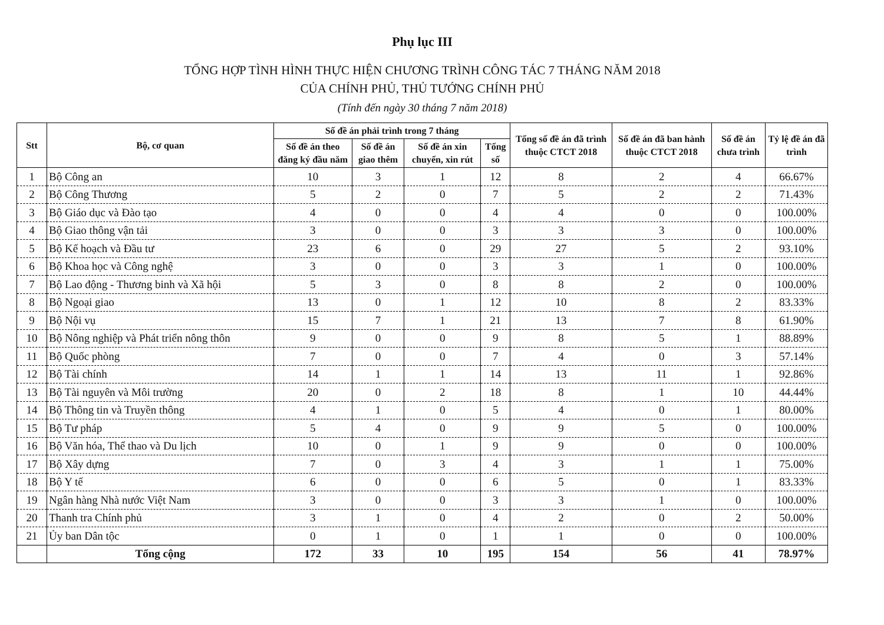Phụ lục III
TỔNG HỢP TÌNH HÌNH THỰC HIỆN CHƯƠNG TRÌNH CÔNG TÁC 7 THÁNG NĂM 2018
CỦA CHÍNH PHỦ, THỦ TƯỚNG CHÍNH PHỦ
(Tính đến ngày 30 tháng 7 năm 2018)
| Stt | Bộ, cơ quan | Số đề án phải trình trong 7 tháng | | | | Tổng số đề án đã trình thuộc CTCT 2018 | Số đề án đã ban hành thuộc CTCT 2018 | Số đề án chưa trình | Tỷ lệ đề án đã trình |
| --- | --- | --- | --- | --- | --- | --- | --- | --- | --- |
| | | Số đề án theo đăng ký đầu năm | Số đề án giao thêm | Số đề án xin chuyển, xin rút | Tổng số | | | | |
| 1 | Bộ Công an | 10 | 3 | 1 | 12 | 8 | 2 | 4 | 66.67% |
| 2 | Bộ Công Thương | 5 | 2 | 0 | 7 | 5 | 2 | 2 | 71.43% |
| 3 | Bộ Giáo dục và Đào tạo | 4 | 0 | 0 | 4 | 4 | 0 | 0 | 100.00% |
| 4 | Bộ Giao thông vận tải | 3 | 0 | 0 | 3 | 3 | 3 | 0 | 100.00% |
| 5 | Bộ Kế hoạch và Đầu tư | 23 | 6 | 0 | 29 | 27 | 5 | 2 | 93.10% |
| 6 | Bộ Khoa học và Công nghệ | 3 | 0 | 0 | 3 | 3 | 1 | 0 | 100.00% |
| 7 | Bộ Lao động - Thương binh và Xã hội | 5 | 3 | 0 | 8 | 8 | 2 | 0 | 100.00% |
| 8 | Bộ Ngoại giao | 13 | 0 | 1 | 12 | 10 | 8 | 2 | 83.33% |
| 9 | Bộ Nội vụ | 15 | 7 | 1 | 21 | 13 | 7 | 8 | 61.90% |
| 10 | Bộ Nông nghiệp và Phát triển nông thôn | 9 | 0 | 0 | 9 | 8 | 5 | 1 | 88.89% |
| 11 | Bộ Quốc phòng | 7 | 0 | 0 | 7 | 4 | 0 | 3 | 57.14% |
| 12 | Bộ Tài chính | 14 | 1 | 1 | 14 | 13 | 11 | 1 | 92.86% |
| 13 | Bộ Tài nguyên và Môi trường | 20 | 0 | 2 | 18 | 8 | 1 | 10 | 44.44% |
| 14 | Bộ Thông tin và Truyền thông | 4 | 1 | 0 | 5 | 4 | 0 | 1 | 80.00% |
| 15 | Bộ Tư pháp | 5 | 4 | 0 | 9 | 9 | 5 | 0 | 100.00% |
| 16 | Bộ Văn hóa, Thể thao và Du lịch | 10 | 0 | 1 | 9 | 9 | 0 | 0 | 100.00% |
| 17 | Bộ Xây dựng | 7 | 0 | 3 | 4 | 3 | 1 | 1 | 75.00% |
| 18 | Bộ Y tế | 6 | 0 | 0 | 6 | 5 | 0 | 1 | 83.33% |
| 19 | Ngân hàng Nhà nước Việt Nam | 3 | 0 | 0 | 3 | 3 | 1 | 0 | 100.00% |
| 20 | Thanh tra Chính phủ | 3 | 1 | 0 | 4 | 2 | 0 | 2 | 50.00% |
| 21 | Ủy ban Dân tộc | 0 | 1 | 0 | 1 | 1 | 0 | 0 | 100.00% |
| | Tổng cộng | 172 | 33 | 10 | 195 | 154 | 56 | 41 | 78.97% |